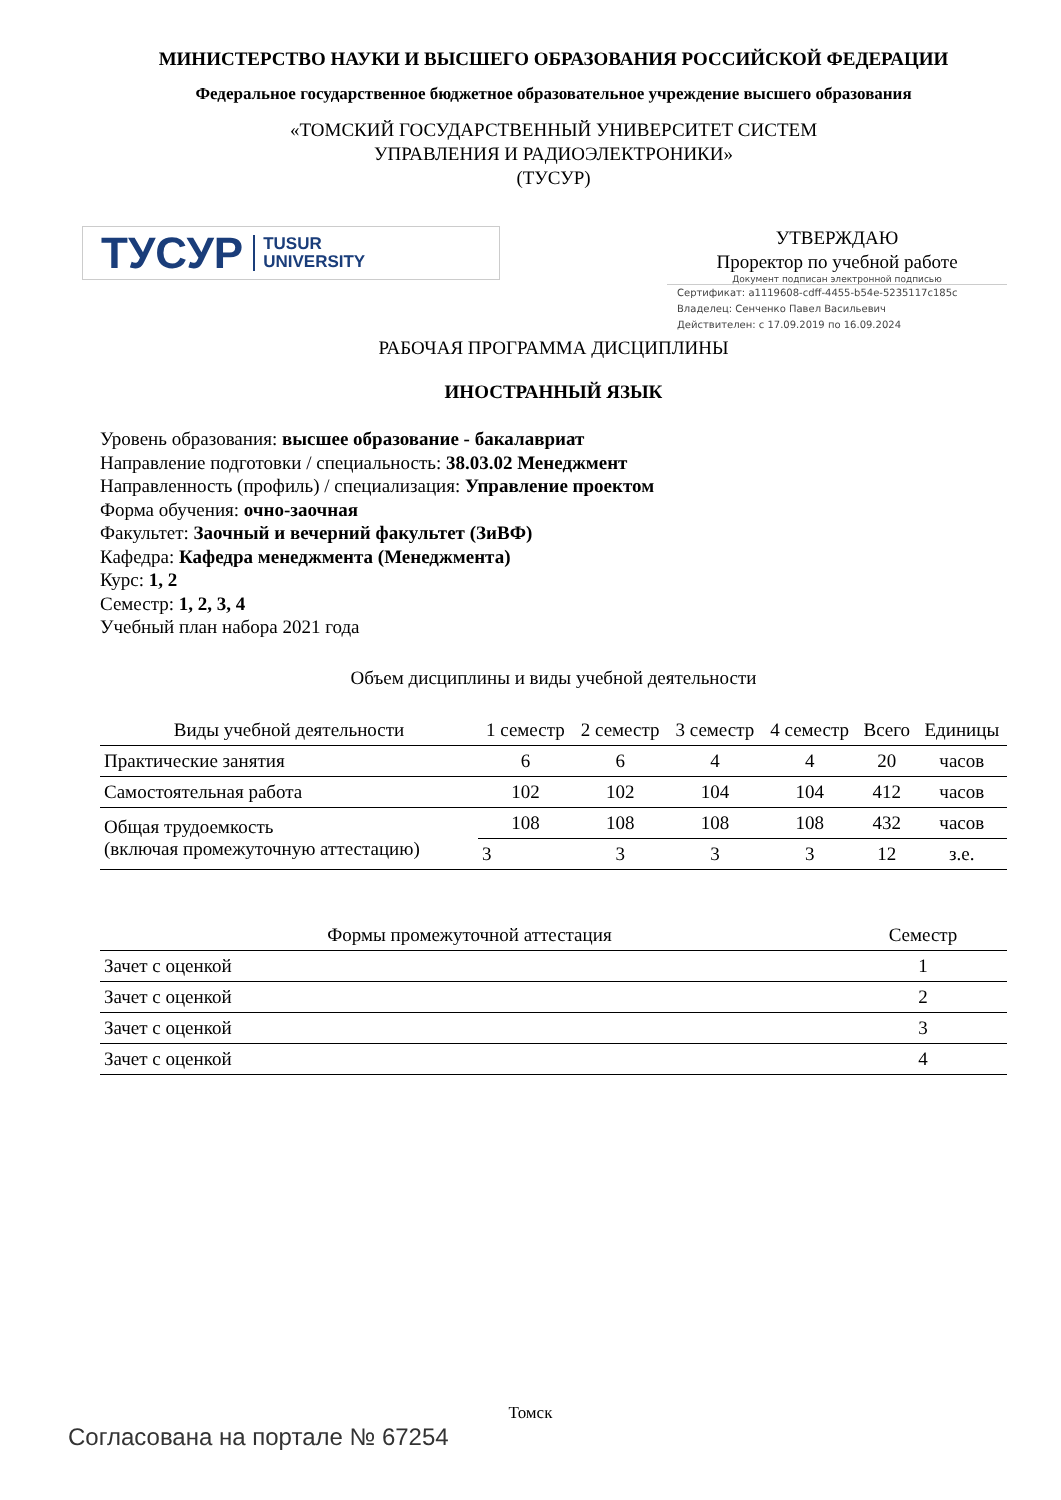МИНИСТЕРСТВО НАУКИ И ВЫСШЕГО ОБРАЗОВАНИЯ РОССИЙСКОЙ ФЕДЕРАЦИИ
Федеральное государственное бюджетное образовательное учреждение высшего образования
«ТОМСКИЙ ГОСУДАРСТВЕННЫЙ УНИВЕРСИТЕТ СИСТЕМ
УПРАВЛЕНИЯ И РАДИОЭЛЕКТРОНИКИ»
(ТУСУР)
ТУСУР TUSUR
UNIVERSITY
УТВЕРЖДАЮ
Проректор по учебной работе
Документ подписан электронной подписью
Сертификат: a1119608-cdff-4455-b54e-5235117c185c
Владелец: Сенченко Павел Васильевич
Действителен: с 17.09.2019 по 16.09.2024
РАБОЧАЯ ПРОГРАММА ДИСЦИПЛИНЫ
ИНОСТРАННЫЙ ЯЗЫК
Уровень образования: высшее образование - бакалавриат
Направление подготовки / специальность: 38.03.02 Менеджмент
Направленность (профиль) / специализация: Управление проектом
Форма обучения: очно-заочная
Факультет: Заочный и вечерний факультет (ЗиВФ)
Кафедра: Кафедра менеджмента (Менеджмента)
Курс: 1, 2
Семестр: 1, 2, 3, 4
Учебный план набора 2021 года
Объем дисциплины и виды учебной деятельности
| Виды учебной деятельности | 1 семестр | 2 семестр | 3 семестр | 4 семестр | Всего | Единицы |
| --- | --- | --- | --- | --- | --- | --- |
| Практические занятия | 6 | 6 | 4 | 4 | 20 | часов |
| Самостоятельная работа | 102 | 102 | 104 | 104 | 412 | часов |
| Общая трудоемкость (включая промежуточную аттестацию) | 108 | 108 | 108 | 108 | 432 | часов |
| | 3 | 3 | 3 | 3 | 12 | з.е. |
| Формы промежуточной аттестация | Семестр |
| --- | --- |
| Зачет с оценкой | 1 |
| Зачет с оценкой | 2 |
| Зачет с оценкой | 3 |
| Зачет с оценкой | 4 |
Томск
Согласована на портале № 67254